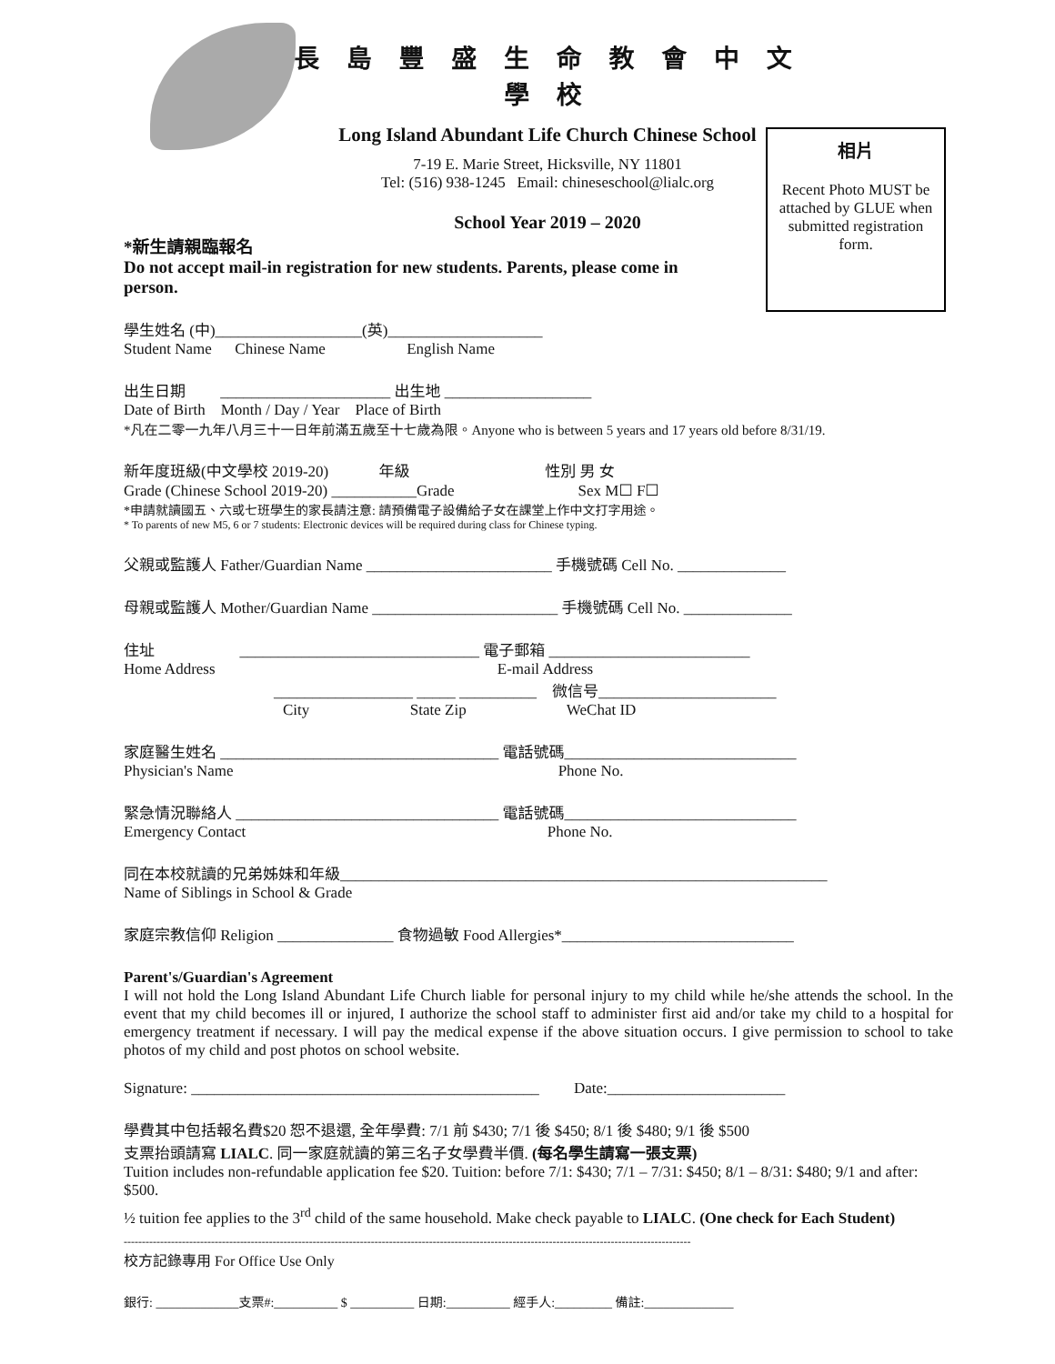長 島 豐 盛 生 命 教 會 中 文 學 校
Long Island Abundant Life Church Chinese School
7-19 E. Marie Street, Hicksville, NY 11801
Tel: (516) 938-1245 Email: chineseschool@lialc.org
School Year 2019 – 2020
相片
Recent Photo MUST be attached by GLUE when submitted registration form.
*新生請親臨報名
Do not accept mail-in registration for new students. Parents, please come in person.
學生姓名 (中)___________________(英)____________________
Student Name Chinese Name English Name
出生日期 ______________________ 出生地 ___________________
Date of Birth Month / Day / Year Place of Birth
*凡在二零一九年八月三十一日年前滿五歲至十七歲為限。Anyone who is between 5 years and 17 years old before 8/31/19.
新年度班級(中文學校 2019-20) 年級 性別 男 女
Grade (Chinese School 2019-20) ___________Grade Sex M☐ F☐
*申請就讀國五、六或七班學生的家長請注意: 請預備電子設備給子女在課堂上作中文打字用途。
* To parents of new M5, 6 or 7 students: Electronic devices will be required during class for Chinese typing.
父親或監護人 Father/Guardian Name ________________________ 手機號碼 Cell No. ______________
母親或監護人 Mother/Guardian Name ________________________ 手機號碼 Cell No. ______________
住址 _______________________________ 電子郵箱 __________________________
Home Address E-mail Address
__________________ _____ __________ 微信号_______________________
City State Zip WeChat ID
家庭醫生姓名 ____________________________________ 電話號碼______________________________
Physician's Name Phone No.
緊急情況聯絡人 __________________________________ 電話號碼______________________________
Emergency Contact Phone No.
同在本校就讀的兄弟姊妹和年級_______________________________________________________________
Name of Siblings in School & Grade
家庭宗教信仰 Religion _______________ 食物過敏 Food Allergies*______________________________
Parent's/Guardian's Agreement
I will not hold the Long Island Abundant Life Church liable for personal injury to my child while he/she attends the school. In the event that my child becomes ill or injured, I authorize the school staff to administer first aid and/or take my child to a hospital for emergency treatment if necessary. I will pay the medical expense if the above situation occurs. I give permission to school to take photos of my child and post photos on school website.
Signature: _____________________________________________ Date:_______________________
學費其中包括報名費$20 恕不退還, 全年學費: 7/1 前 $430; 7/1 後 $450; 8/1 後 $480; 9/1 後 $500
支票抬頭請寫 LIALC. 同一家庭就讀的第三名子女學費半價. (每名學生請寫一張支票)
Tuition includes non-refundable application fee $20. Tuition: before 7/1: $430; 7/1 – 7/31: $450; 8/1 – 8/31: $480; 9/1 and after: $500.
½ tuition fee applies to the 3<sup>rd</sup> child of the same household. Make check payable to LIALC. (One check for Each Student)
------------------------------------------------------------------------------------------------------------------------------------------------------------
校方記錄專用 For Office Use Only
銀行: _____________支票#:__________ $ __________ 日期:__________ 經手人:_________ 備註:______________